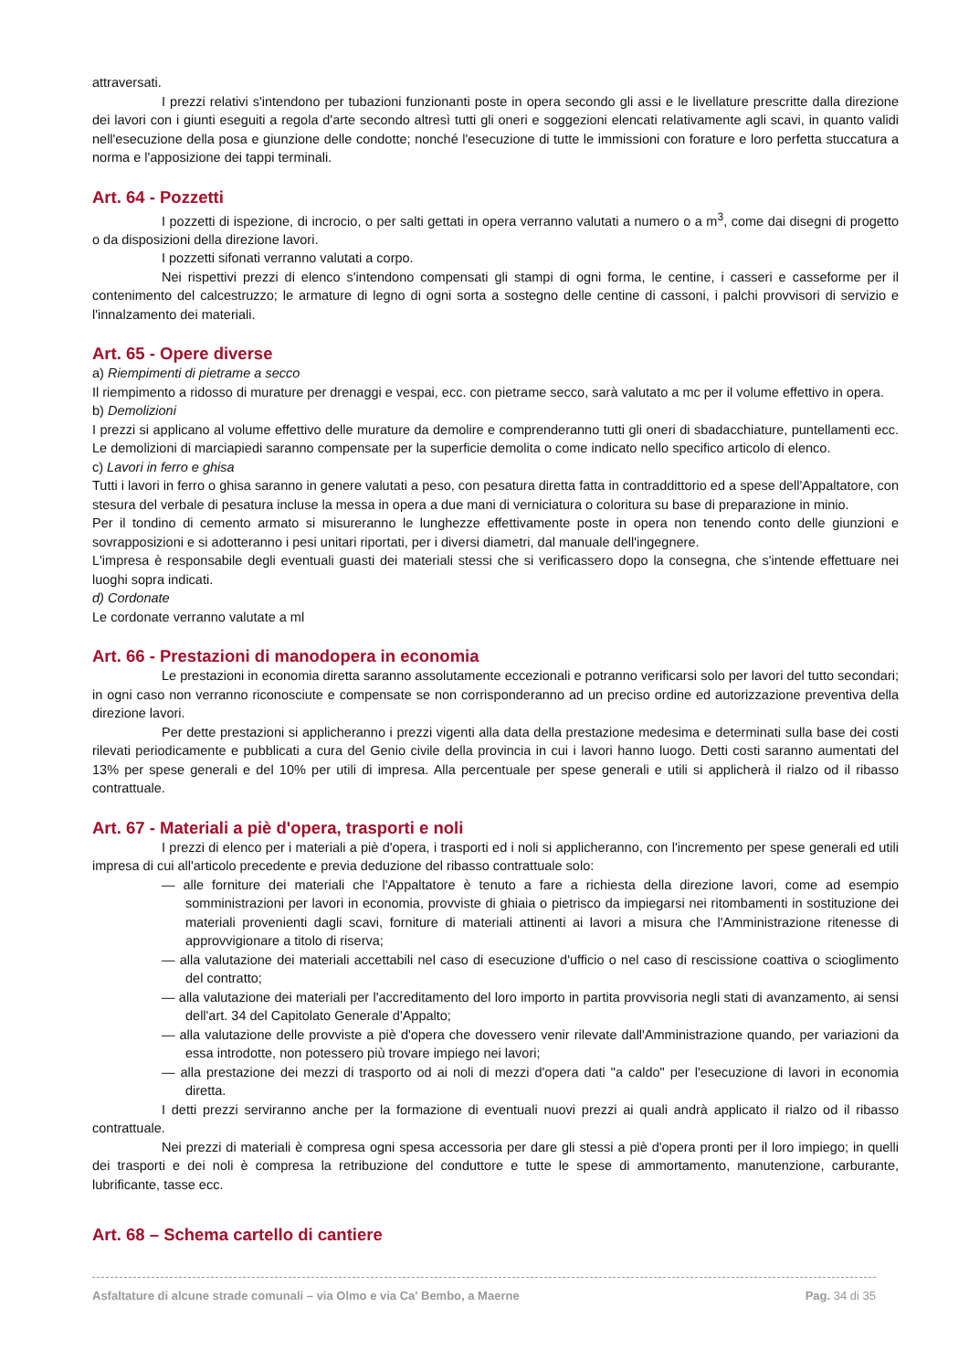attraversati.
I prezzi relativi s'intendono per tubazioni funzionanti poste in opera secondo gli assi e le livellature prescritte dalla direzione dei lavori con i giunti eseguiti a regola d'arte secondo altresì tutti gli oneri e soggezioni elencati relativamente agli scavi, in quanto validi nell'esecuzione della posa e giunzione delle condotte; nonché l'esecuzione di tutte le immissioni con forature e loro perfetta stuccatura a norma e l'apposizione dei tappi terminali.
Art. 64 - Pozzetti
I pozzetti di ispezione, di incrocio, o per salti gettati in opera verranno valutati a numero o a m<sup>3</sup>, come dai disegni di progetto o da disposizioni della direzione lavori.
I pozzetti sifonati verranno valutati a corpo.
Nei rispettivi prezzi di elenco s'intendono compensati gli stampi di ogni forma, le centine, i casseri e casseforme per il contenimento del calcestruzzo; le armature di legno di ogni sorta a sostegno delle centine di cassoni, i palchi provvisori di servizio e l'innalzamento dei materiali.
Art. 65 - Opere diverse
a) Riempimenti di pietrame a secco
Il riempimento a ridosso di murature per drenaggi e vespai, ecc. con pietrame secco, sarà valutato a mc per il volume effettivo in opera.
b) Demolizioni
I prezzi si applicano al volume effettivo delle murature da demolire e comprenderanno tutti gli oneri di sbadacchiature, puntellamenti ecc. Le demolizioni di marciapiedi saranno compensate per la superficie demolita o come indicato nello specifico articolo di elenco.
c) Lavori in ferro e ghisa
Tutti i lavori in ferro o ghisa saranno in genere valutati a peso, con pesatura diretta fatta in contraddittorio ed a spese dell'Appaltatore, con stesura del verbale di pesatura incluse la messa in opera a due mani di verniciatura o coloritura su base di preparazione in minio.
Per il tondino di cemento armato si misureranno le lunghezze effettivamente poste in opera non tenendo conto delle giunzioni e sovrapposizioni e si adotteranno i pesi unitari riportati, per i diversi diametri, dal manuale dell'ingegnere.
L'impresa è responsabile degli eventuali guasti dei materiali stessi che si verificassero dopo la consegna, che s'intende effettuare nei luoghi sopra indicati.
d) Cordonate
Le cordonate verranno valutate a ml
Art. 66 - Prestazioni di manodopera in economia
Le prestazioni in economia diretta saranno assolutamente eccezionali e potranno verificarsi solo per lavori del tutto secondari; in ogni caso non verranno riconosciute e compensate se non corrisponderanno ad un preciso ordine ed autorizzazione preventiva della direzione lavori.
Per dette prestazioni si applicheranno i prezzi vigenti alla data della prestazione medesima e determinati sulla base dei costi rilevati periodicamente e pubblicati a cura del Genio civile della provincia in cui i lavori hanno luogo. Detti costi saranno aumentati del 13% per spese generali e del 10% per utili di impresa. Alla percentuale per spese generali e utili si applicherà il rialzo od il ribasso contrattuale.
Art. 67 - Materiali a piè d'opera, trasporti e noli
I prezzi di elenco per i materiali a piè d'opera, i trasporti ed i noli si applicheranno, con l'incremento per spese generali ed utili impresa di cui all'articolo precedente e previa deduzione del ribasso contrattuale solo:
— alle forniture dei materiali che l'Appaltatore è tenuto a fare a richiesta della direzione lavori, come ad esempio somministrazioni per lavori in economia, provviste di ghiaia o pietrisco da impiegarsi nei ritombamenti in sostituzione dei materiali provenienti dagli scavi, forniture di materiali attinenti ai lavori a misura che l'Amministrazione ritenesse di approvvigionare a titolo di riserva;
— alla valutazione dei materiali accettabili nel caso di esecuzione d'ufficio o nel caso di rescissione coattiva o scioglimento del contratto;
— alla valutazione dei materiali per l'accreditamento del loro importo in partita provvisoria negli stati di avanzamento, ai sensi dell'art. 34 del Capitolato Generale d'Appalto;
— alla valutazione delle provviste a piè d'opera che dovessero venir rilevate dall'Amministrazione quando, per variazioni da essa introdotte, non potessero più trovare impiego nei lavori;
— alla prestazione dei mezzi di trasporto od ai noli di mezzi d'opera dati "a caldo" per l'esecuzione di lavori in economia diretta.
I detti prezzi serviranno anche per la formazione di eventuali nuovi prezzi ai quali andrà applicato il rialzo od il ribasso contrattuale.
Nei prezzi di materiali è compresa ogni spesa accessoria per dare gli stessi a piè d'opera pronti per il loro impiego; in quelli dei trasporti e dei noli è compresa la retribuzione del conduttore e tutte le spese di ammortamento, manutenzione, carburante, lubrificante, tasse ecc.
Art. 68 – Schema cartello di cantiere
Asfaltature di alcune strade comunali – via Olmo e via Ca' Bembo, a Maerne Pag. 34 di 35